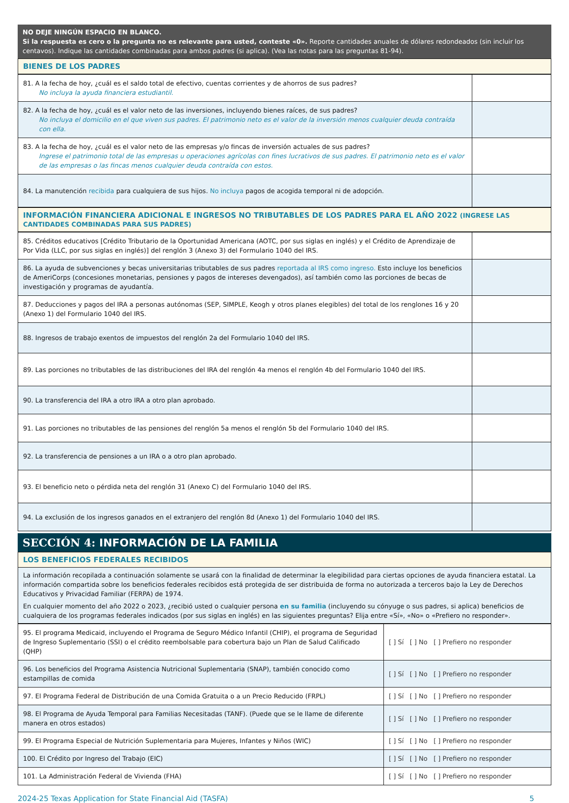NO DEJE NINGÚN ESPACIO EN BLANCO.
Si la respuesta es cero o la pregunta no es relevante para usted, conteste «0». Reporte cantidades anuales de dólares redondeados (sin incluir los centavos). Indique las cantidades combinadas para ambos padres (si aplica). (Vea las notas para las preguntas 81-94).
BIENES DE LOS PADRES
| 81. A la fecha de hoy, ¿cuál es el saldo total de efectivo, cuentas corrientes y de ahorros de sus padres? No incluya la ayuda financiera estudiantil. | |
| 82. A la fecha de hoy, ¿cuál es el valor neto de las inversiones, incluyendo bienes raíces, de sus padres? No incluya el domicilio en el que viven sus padres. El patrimonio neto es el valor de la inversión menos cualquier deuda contraída con ella. | |
| 83. A la fecha de hoy, ¿cuál es el valor neto de las empresas y/o fincas de inversión actuales de sus padres? Ingrese el patrimonio total de las empresas u operaciones agrícolas con fines lucrativos de sus padres. El patrimonio neto es el valor de las empresas o las fincas menos cualquier deuda contraída con estos. | |
| 84. La manutención recibida para cualquiera de sus hijos. No incluya pagos de acogida temporal ni de adopción. | |
INFORMACIÓN FINANCIERA ADICIONAL E INGRESOS NO TRIBUTABLES DE LOS PADRES PARA EL AÑO 2022 (INGRESE LAS CANTIDADES COMBINADAS PARA SUS PADRES)
| 85. Créditos educativos [Crédito Tributario de la Oportunidad Americana (AOTC, por sus siglas en inglés) y el Crédito de Aprendizaje de Por Vida (LLC, por sus siglas en inglés)] del renglón 3 (Anexo 3) del Formulario 1040 del IRS. | |
| 86. La ayuda de subvenciones y becas universitarias tributables de sus padres reportada al IRS como ingreso. Esto incluye los beneficios de AmeriCorps (concesiones monetarias, pensiones y pagos de intereses devengados), así también como las porciones de becas de investigación y programas de ayudantía. | |
| 87. Deducciones y pagos del IRA a personas autónomas (SEP, SIMPLE, Keogh y otros planes elegibles) del total de los renglones 16 y 20 (Anexo 1) del Formulario 1040 del IRS. | |
| 88. Ingresos de trabajo exentos de impuestos del renglón 2a del Formulario 1040 del IRS. | |
| 89. Las porciones no tributables de las distribuciones del IRA del renglón 4a menos el renglón 4b del Formulario 1040 del IRS. | |
| 90. La transferencia del IRA a otro IRA a otro plan aprobado. | |
| 91. Las porciones no tributables de las pensiones del renglón 5a menos el renglón 5b del Formulario 1040 del IRS. | |
| 92. La transferencia de pensiones a un IRA o a otro plan aprobado. | |
| 93. El beneficio neto o pérdida neta del renglón 31 (Anexo C) del Formulario 1040 del IRS. | |
| 94. La exclusión de los ingresos ganados en el extranjero del renglón 8d (Anexo 1) del Formulario 1040 del IRS. | |
SECCIÓN 4: INFORMACIÓN DE LA FAMILIA
LOS BENEFICIOS FEDERALES RECIBIDOS
La información recopilada a continuación solamente se usará con la finalidad de determinar la elegibilidad para ciertas opciones de ayuda financiera estatal. La información compartida sobre los beneficios federales recibidos está protegida de ser distribuida de forma no autorizada a terceros bajo la Ley de Derechos Educativos y Privacidad Familiar (FERPA) de 1974.
En cualquier momento del año 2022 o 2023, ¿recibió usted o cualquier persona en su familia (incluyendo su cónyuge o sus padres, si aplica) beneficios de cualquiera de los programas federales indicados (por sus siglas en inglés) en las siguientes preguntas? Elija entre «Sí», «No» o «Prefiero no responder».
| 95. El programa Medicaid, incluyendo el Programa de Seguro Médico Infantil (CHIP), el programa de Seguridad de Ingreso Suplementario (SSI) o el crédito reembolsable para cobertura bajo un Plan de Salud Calificado (QHP) | [ ] Sí [ ] No [ ] Prefiero no responder |
| 96. Los beneficios del Programa Asistencia Nutricional Suplementaria (SNAP), también conocido como estampillas de comida | [ ] Sí [ ] No [ ] Prefiero no responder |
| 97. El Programa Federal de Distribución de una Comida Gratuita o a un Precio Reducido (FRPL) | [ ] Sí [ ] No [ ] Prefiero no responder |
| 98. El Programa de Ayuda Temporal para Familias Necesitadas (TANF). (Puede que se le llame de diferente manera en otros estados) | [ ] Sí [ ] No [ ] Prefiero no responder |
| 99. El Programa Especial de Nutrición Suplementaria para Mujeres, Infantes y Niños (WIC) | [ ] Sí [ ] No [ ] Prefiero no responder |
| 100. El Crédito por Ingreso del Trabajo (EIC) | [ ] Sí [ ] No [ ] Prefiero no responder |
| 101. La Administración Federal de Vivienda (FHA) | [ ] Sí [ ] No [ ] Prefiero no responder |
2024-25 Texas Application for State Financial Aid (TASFA) 5